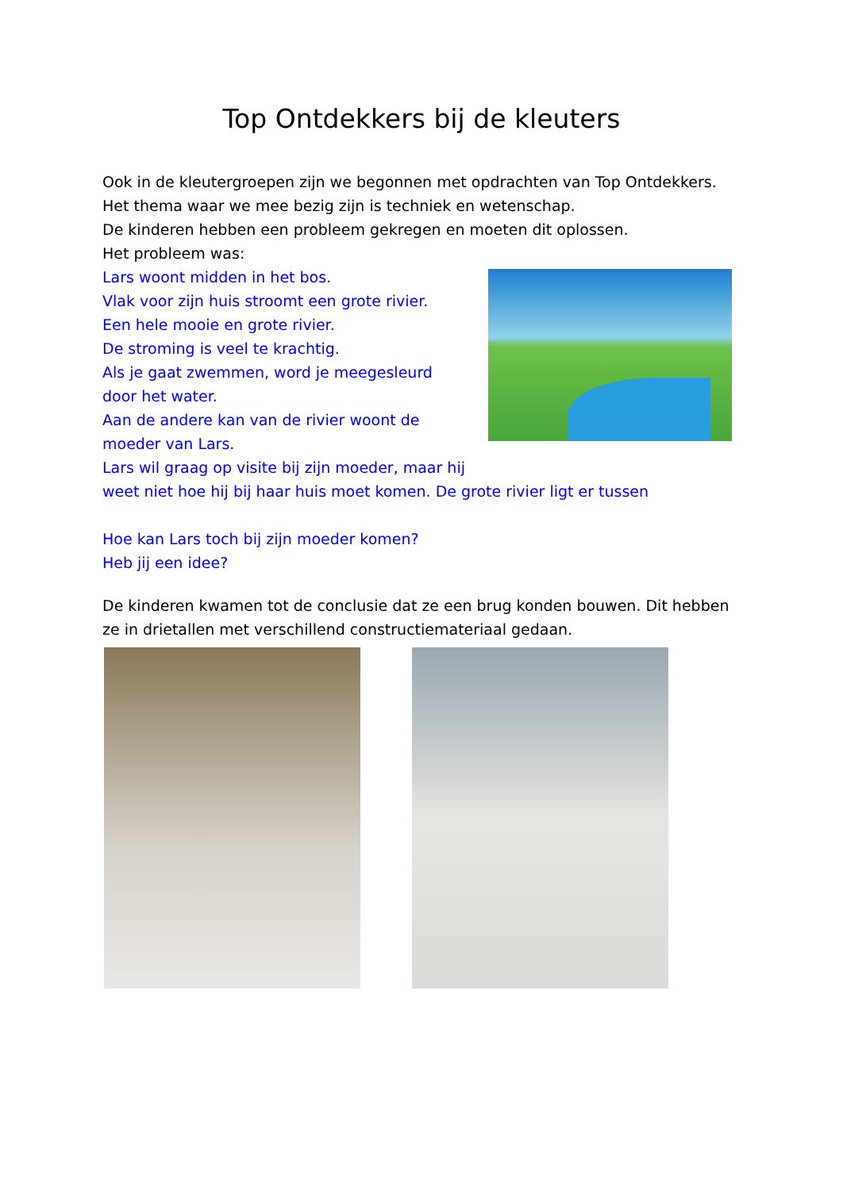Top Ontdekkers bij de kleuters
Ook in de kleutergroepen zijn we begonnen met opdrachten van Top Ontdekkers.
Het thema waar we mee bezig zijn is techniek en wetenschap.
De kinderen hebben een probleem gekregen en moeten dit oplossen.
Het probleem was:
Lars woont midden in het bos.
Vlak voor zijn huis stroomt een grote rivier.
Een hele mooie en grote rivier.
De stroming is veel te krachtig.
Als je gaat zwemmen, word je meegesleurd door het water.
Aan de andere kan van de rivier woont de moeder van Lars.
Lars wil graag op visite bij zijn moeder, maar hij
weet niet hoe hij bij haar huis moet komen. De grote rivier ligt er tussen
Hoe kan Lars toch bij zijn moeder komen?
Heb jij een idee?
De kinderen kwamen tot de conclusie dat ze een brug konden bouwen. Dit hebben ze in drietallen met verschillend constructiemateriaal gedaan.